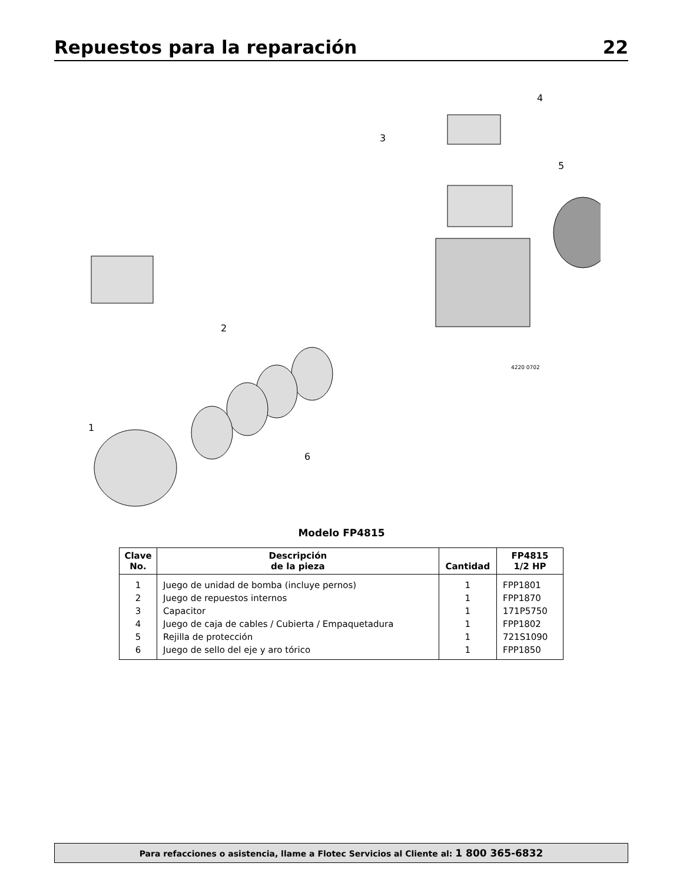Repuestos para la reparación 22
1
2
3
4
5
6
4220 0702
Modelo FP4815
| Clave No. | Descripción de la pieza | Cantidad | FP4815 1/2 HP |
| --- | --- | --- | --- |
| 1 | Juego de unidad de bomba (incluye pernos) | 1 | FPP1801 |
| 2 | Juego de repuestos internos | 1 | FPP1870 |
| 3 | Capacitor | 1 | 171P5750 |
| 4 | Juego de caja de cables / Cubierta / Empaquetadura | 1 | FPP1802 |
| 5 | Rejilla de protección | 1 | 721S1090 |
| 6 | Juego de sello del eje y aro tórico | 1 | FPP1850 |
Para refacciones o asistencia, llame a Flotec Servicios al Cliente al: 1 800 365-6832